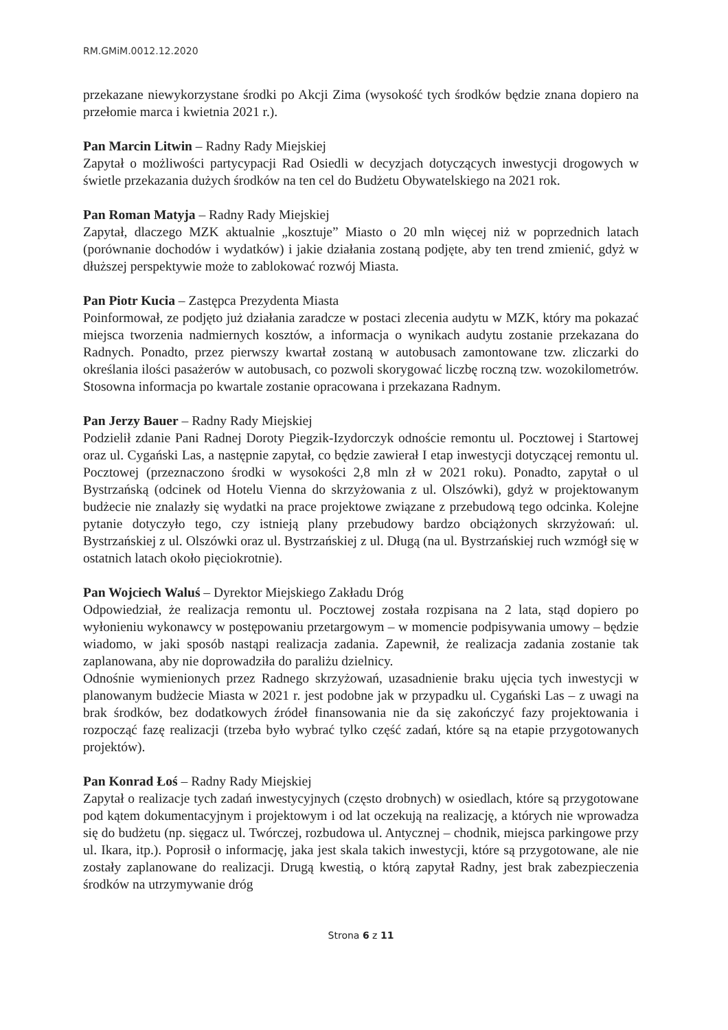RM.GMiM.0012.12.2020
przekazane niewykorzystane środki po Akcji Zima (wysokość tych środków będzie znana dopiero na przełomie marca i kwietnia 2021 r.).
Pan Marcin Litwin – Radny Rady Miejskiej
Zapytał o możliwości partycypacji Rad Osiedli w decyzjach dotyczących inwestycji drogowych w świetle przekazania dużych środków na ten cel do Budżetu Obywatelskiego na 2021 rok.
Pan Roman Matyja – Radny Rady Miejskiej
Zapytał, dlaczego MZK aktualnie „kosztuje” Miasto o 20 mln więcej niż w poprzednich latach (porównanie dochodów i wydatków) i jakie działania zostaną podjęte, aby ten trend zmienić, gdyż w dłuższej perspektywie może to zablokować rozwój Miasta.
Pan Piotr Kucia – Zastępca Prezydenta Miasta
Poinformował, ze podjęto już działania zaradcze w postaci zlecenia audytu w MZK, który ma pokazać miejsca tworzenia nadmiernych kosztów, a informacja o wynikach audytu zostanie przekazana do Radnych. Ponadto, przez pierwszy kwartał zostaną w autobusach zamontowane tzw. zliczarki do określania ilości pasażerów w autobusach, co pozwoli skorygować liczbę roczną tzw. wozokilometrów. Stosowna informacja po kwartale zostanie opracowana i przekazana Radnym.
Pan Jerzy Bauer – Radny Rady Miejskiej
Podzielił zdanie Pani Radnej Doroty Piegzik-Izydorczyk odnoście remontu ul. Pocztowej i Startowej oraz ul. Cygański Las, a następnie zapytał, co będzie zawierał I etap inwestycji dotyczącej remontu ul. Pocztowej (przeznaczono środki w wysokości 2,8 mln zł w 2021 roku). Ponadto, zapytał o ul Bystrzańską (odcinek od Hotelu Vienna do skrzyżowania z ul. Olszówki), gdyż w projektowanym budżecie nie znalazły się wydatki na prace projektowe związane z przebudową tego odcinka. Kolejne pytanie dotyczyło tego, czy istnieją plany przebudowy bardzo obciążonych skrzyżowań: ul. Bystrzańskiej z ul. Olszówki oraz ul. Bystrzańskiej z ul. Długą (na ul. Bystrzańskiej ruch wzmógł się w ostatnich latach około pięciokrotnie).
Pan Wojciech Waluś – Dyrektor Miejskiego Zakładu Dróg
Odpowiedział, że realizacja remontu ul. Pocztowej została rozpisana na 2 lata, stąd dopiero po wyłonieniu wykonawcy w postępowaniu przetargowym – w momencie podpisywania umowy – będzie wiadomo, w jaki sposób nastąpi realizacja zadania. Zapewnił, że realizacja zadania zostanie tak zaplanowana, aby nie doprowadziła do paraliżu dzielnicy.
Odnośnie wymienionych przez Radnego skrzyżowań, uzasadnienie braku ujęcia tych inwestycji w planowanym budżecie Miasta w 2021 r. jest podobne jak w przypadku ul. Cygański Las – z uwagi na brak środków, bez dodatkowych źródeł finansowania nie da się zakończyć fazy projektowania i rozpocząć fazę realizacji (trzeba było wybrać tylko część zadań, które są na etapie przygotowanych projektów).
Pan Konrad Łoś – Radny Rady Miejskiej
Zapytał o realizacje tych zadań inwestycyjnych (często drobnych) w osiedlach, które są przygotowane pod kątem dokumentacyjnym i projektowym i od lat oczekują na realizację, a których nie wprowadza się do budżetu (np. sięgacz ul. Twórczej, rozbudowa ul. Antycznej – chodnik, miejsca parkingowe przy ul. Ikara, itp.). Poprosił o informację, jaka jest skala takich inwestycji, które są przygotowane, ale nie zostały zaplanowane do realizacji. Drugą kwestią, o którą zapytał Radny, jest brak zabezpieczenia środków na utrzymywanie dróg
Strona 6 z 11